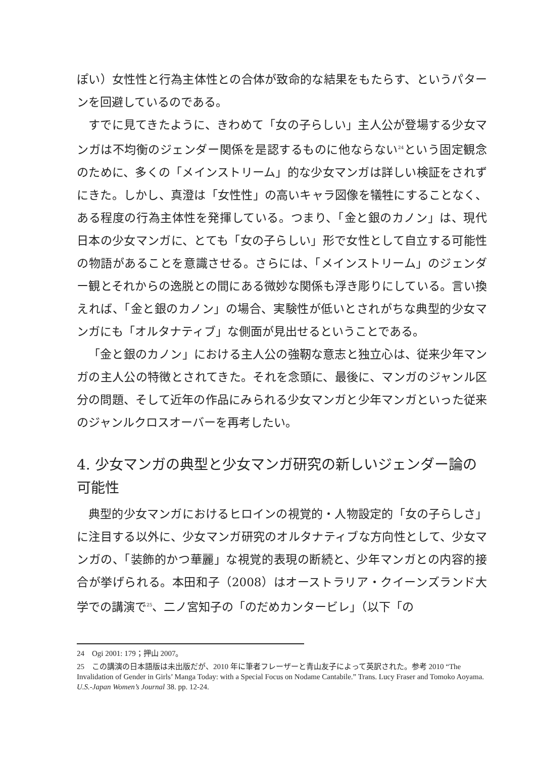ぽい）女性性と行為主体性との合体が致命的な結果をもたらす、というパターンを回避しているのである。
すでに見てきたように、きわめて「女の子らしい」主人公が登場する少女マンガは不均衡のジェンダー関係を是認するものに他ならない<sup>24</sup>という固定観念のために、多くの「メインストリーム」的な少女マンガは詳しい検証をされずにきた。しかし、真澄は「女性性」の高いキャラ図像を犠牲にすることなく、ある程度の行為主体性を発揮している。つまり、「金と銀のカノン」は、現代日本の少女マンガに、とても「女の子らしい」形で女性として自立する可能性の物語があることを意識させる。さらには、「メインストリーム」のジェンダー観とそれからの逸脱との間にある微妙な関係も浮き彫りにしている。言い換えれば、「金と銀のカノン」の場合、実験性が低いとされがちな典型的少女マンガにも「オルタナティブ」な側面が見出せるということである。
「金と銀のカノン」における主人公の強靭な意志と独立心は、従来少年マンガの主人公の特徴とされてきた。それを念頭に、最後に、マンガのジャンル区分の問題、そして近年の作品にみられる少女マンガと少年マンガといった従来のジャンルクロスオーバーを再考したい。
4. 少女マンガの典型と少女マンガ研究の新しいジェンダー論の可能性
典型的少女マンガにおけるヒロインの視覚的・人物設定的「女の子らしさ」に注目する以外に、少女マンガ研究のオルタナティブな方向性として、少女マンガの、「装飾的かつ華麗」な視覚的表現の断続と、少年マンガとの内容的接合が挙げられる。本田和子（2008）はオーストラリア・クイーンズランド大学での講演で<sup>25</sup>、二ノ宮知子の「のだめカンタービレ」（以下「の
24　Ogi 2001: 179；押山 2007。
25　この講演の日本語版は未出版だが、2010 年に筆者フレーザーと青山友子によって英訳された。参考 2010 “The Invalidation of Gender in Girls’ Manga Today: with a Special Focus on Nodame Cantabile.” Trans. Lucy Fraser and Tomoko Aoyama. U.S.-Japan Women’s Journal 38. pp. 12-24.